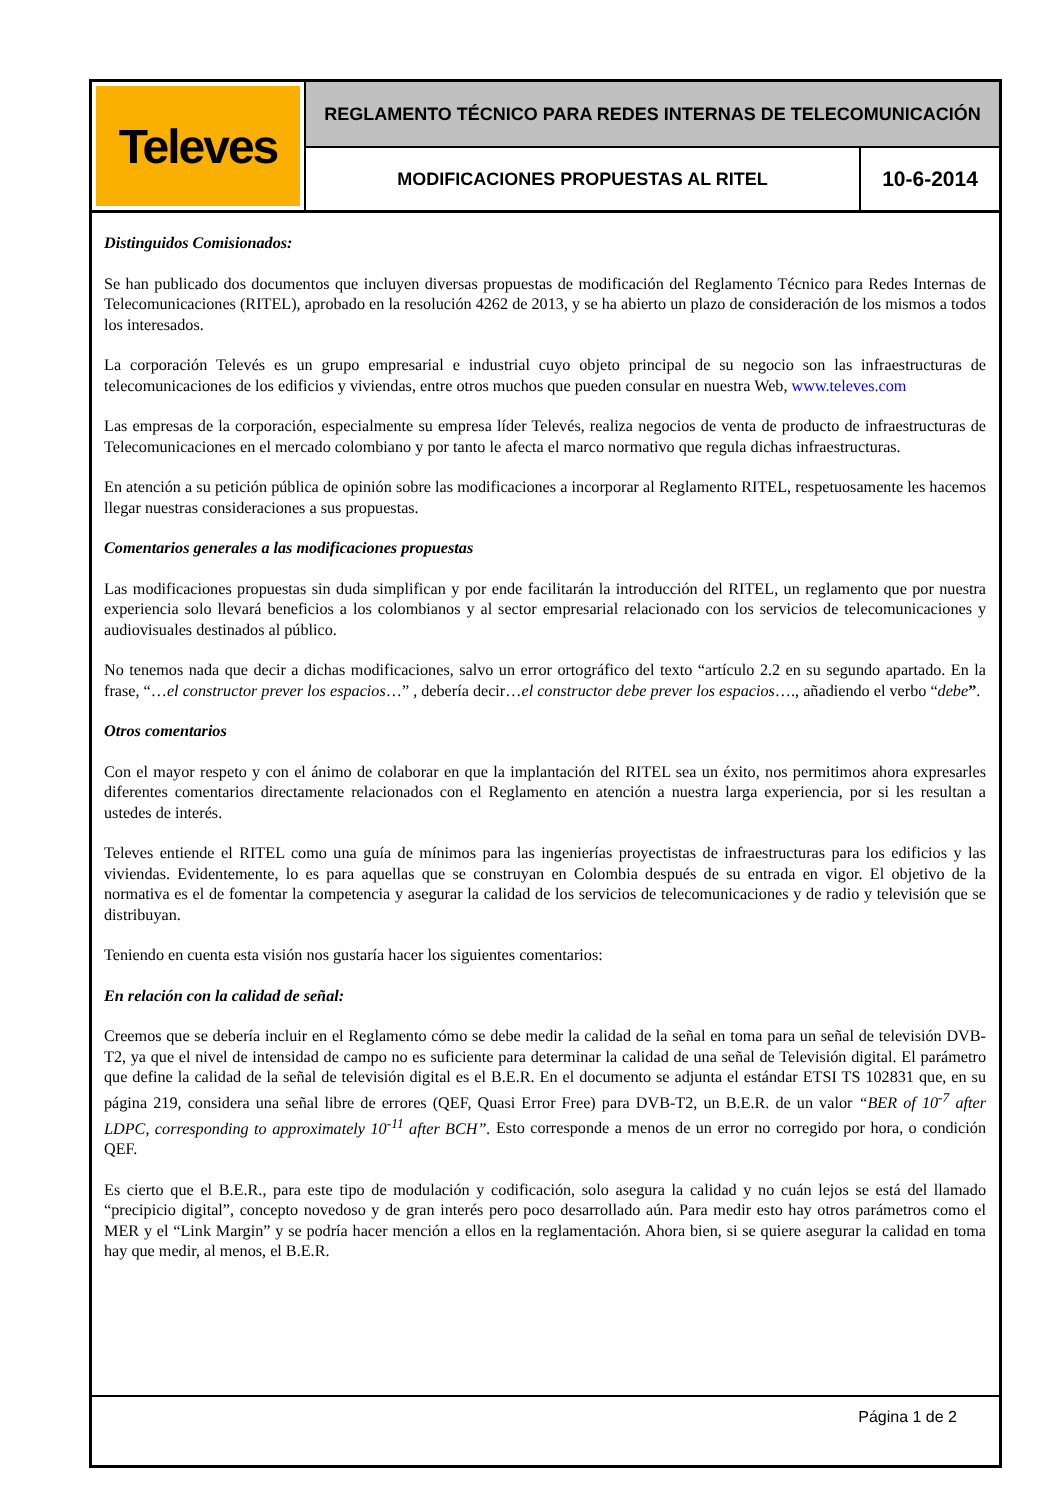Televes
REGLAMENTO TÉCNICO PARA REDES INTERNAS DE TELECOMUNICACIÓN
MODIFICACIONES PROPUESTAS AL RITEL
10-6-2014
Distinguidos Comisionados:
Se han publicado dos documentos que incluyen diversas propuestas de modificación del Reglamento Técnico para Redes Internas de Telecomunicaciones (RITEL), aprobado en la resolución 4262 de 2013, y se ha abierto un plazo de consideración de los mismos a todos los interesados.
La corporación Televés es un grupo empresarial e industrial cuyo objeto principal de su negocio son las infraestructuras de telecomunicaciones de los edificios y viviendas, entre otros muchos que pueden consular en nuestra Web, www.televes.com
Las empresas de la corporación, especialmente su empresa líder Televés, realiza negocios de venta de producto de infraestructuras de Telecomunicaciones en el mercado colombiano y por tanto le afecta el marco normativo que regula dichas infraestructuras.
En atención a su petición pública de opinión sobre las modificaciones a incorporar al Reglamento RITEL, respetuosamente les hacemos llegar nuestras consideraciones a sus propuestas.
Comentarios generales a las modificaciones propuestas
Las modificaciones propuestas sin duda simplifican y por ende facilitarán la introducción del RITEL, un reglamento que por nuestra experiencia solo llevará beneficios a los colombianos y al sector empresarial relacionado con los servicios de telecomunicaciones y audiovisuales destinados al público.
No tenemos nada que decir a dichas modificaciones, salvo un error ortográfico del texto “artículo 2.2 en su segundo apartado. En la frase, “…el constructor prever los espacios…” , debería decir…el constructor debe prever los espacios…., añadiendo el verbo “debe”.
Otros comentarios
Con el mayor respeto y con el ánimo de colaborar en que la implantación del RITEL sea un éxito, nos permitimos ahora expresarles diferentes comentarios directamente relacionados con el Reglamento en atención a nuestra larga experiencia, por si les resultan a ustedes de interés.
Televes entiende el RITEL como una guía de mínimos para las ingenierías proyectistas de infraestructuras para los edificios y las viviendas. Evidentemente, lo es para aquellas que se construyan en Colombia después de su entrada en vigor. El objetivo de la normativa es el de fomentar la competencia y asegurar la calidad de los servicios de telecomunicaciones y de radio y televisión que se distribuyan.
Teniendo en cuenta esta visión nos gustaría hacer los siguientes comentarios:
En relación con la calidad de señal:
Creemos que se debería incluir en el Reglamento cómo se debe medir la calidad de la señal en toma para un señal de televisión DVB-T2, ya que el nivel de intensidad de campo no es suficiente para determinar la calidad de una señal de Televisión digital. El parámetro que define la calidad de la señal de televisión digital es el B.E.R. En el documento se adjunta el estándar ETSI TS 102831 que, en su página 219, considera una señal libre de errores (QEF, Quasi Error Free) para DVB-T2, un B.E.R. de un valor “BER of 10<sup>-7</sup> after LDPC, corresponding to approximately 10<sup>-11</sup> after BCH”. Esto corresponde a menos de un error no corregido por hora, o condición QEF.
Es cierto que el B.E.R., para este tipo de modulación y codificación, solo asegura la calidad y no cuán lejos se está del llamado “precipicio digital”, concepto novedoso y de gran interés pero poco desarrollado aún. Para medir esto hay otros parámetros como el MER y el “Link Margin” y se podría hacer mención a ellos en la reglamentación. Ahora bien, si se quiere asegurar la calidad en toma hay que medir, al menos, el B.E.R.
Página 1 de 2